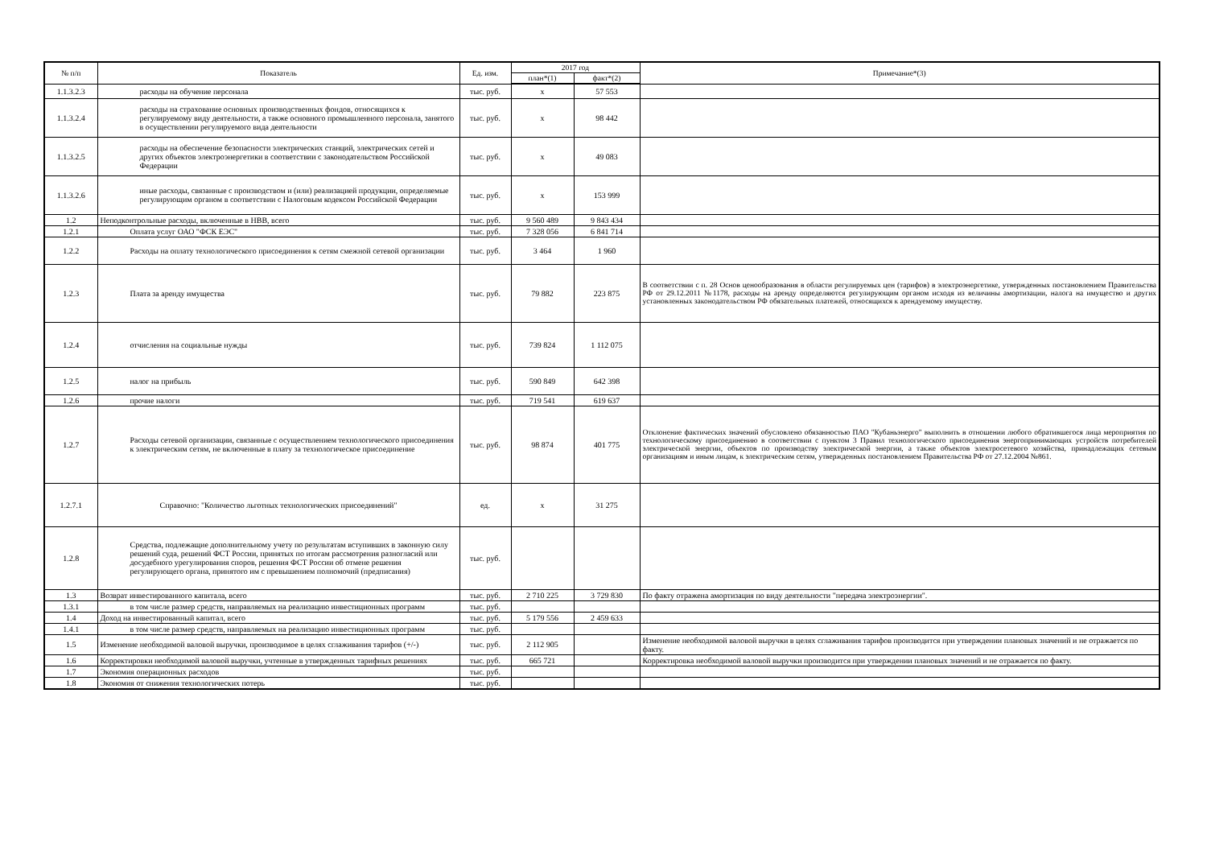| № п/п | Показатель | Ед. изм. | 2017 год | | Примечание*(3) |
| --- | --- | --- | --- | --- | --- |
| | | | план*(1) | факт*(2) | |
| 1.1.3.2.3 | расходы на обучение персонала | тыс. руб. | x | 57 553 | |
| 1.1.3.2.4 | расходы на страхование основных производственных фондов, относящихся к регулируемому виду деятельности, а также основного промышленного персонала, занятого в осуществлении регулируемого вида деятельности | тыс. руб. | x | 98 442 | |
| 1.1.3.2.5 | расходы на обеспечение безопасности электрических станций, электрических сетей и других объектов электроэнергетики в соответствии с законодательством Российской Федерации | тыс. руб. | x | 49 083 | |
| 1.1.3.2.6 | иные расходы, связанные с производством и (или) реализацией продукции, определяемые регулирующим органом в соответствии с Налоговым кодексом Российской Федерации | тыс. руб. | x | 153 999 | |
| 1.2 | Неподконтрольные расходы, включенные в НВВ, всего | тыс. руб. | 9 560 489 | 9 843 434 | |
| 1.2.1 | Оплата услуг ОАО "ФСК ЕЭС" | тыс. руб. | 7 328 056 | 6 841 714 | |
| 1.2.2 | Расходы на оплату технологического присоединения к сетям смежной сетевой организации | тыс. руб. | 3 464 | 1 960 | |
| 1.2.3 | Плата за аренду имущества | тыс. руб. | 79 882 | 223 875 | В соответствии с п. 28 Основ ценообразования в области регулируемых цен (тарифов) в электроэнергетике, утвержденных постановлением Правительства РФ от 29.12.2011 №1178, расходы на аренду определяются регулирующим органом исходя из величины амортизации, налога на имущество и других установленных законодательством РФ обязательных платежей, относящихся к арендуемому имуществу. |
| 1.2.4 | отчисления на социальные нужды | тыс. руб. | 739 824 | 1 112 075 | |
| 1.2.5 | налог на прибыль | тыс. руб. | 590 849 | 642 398 | |
| 1.2.6 | прочие налоги | тыс. руб. | 719 541 | 619 637 | |
| 1.2.7 | Расходы сетевой организации, связанные с осуществлением технологического присоединения к электрическим сетям, не включенные в плату за технологическое присоединение | тыс. руб. | 98 874 | 401 775 | Отклонение фактических значений обусловлено обязанностью ПАО "Кубаньэнерго" выполнить в отношении любого обратившегося лица мероприятия по технологическому присоединению в соответствии с пунктом 3 Правил технологического присоединения энергопринимающих устройств потребителей электрической энергии, объектов по производству электрической энергии, а также объектов электросетевого хозяйства, принадлежащих сетевым организациям и иным лицам, к электрическим сетям, утвержденных постановлением Правительства РФ от 27.12.2004 №861. |
| 1.2.7.1 | Справочно: "Количество льготных технологических присоединений" | ед. | x | 31 275 | |
| 1.2.8 | Средства, подлежащие дополнительному учету по результатам вступивших в законную силу решений суда, решений ФСТ России, принятых по итогам рассмотрения разногласий или досудебного урегулирования споров, решения ФСТ России об отмене решения регулирующего органа, принятого им с превышением полномочий (предписания) | тыс. руб. | | | |
| 1.3 | Возврат инвестированного капитала, всего | тыс. руб. | 2 710 225 | 3 729 830 | По факту отражена амортизация по виду деятельности "передача электроэнергии". |
| 1.3.1 | в том числе размер средств, направляемых на реализацию инвестиционных программ | тыс. руб. | | | |
| 1.4 | Доход на инвестированный капитал, всего | тыс. руб. | 5 179 556 | 2 459 633 | |
| 1.4.1 | в том числе размер средств, направляемых на реализацию инвестиционных программ | тыс. руб. | | | |
| 1.5 | Изменение необходимой валовой выручки, производимое в целях сглаживания тарифов (+/-) | тыс. руб. | 2 112 905 | | Изменение необходимой валовой выручки в целях сглаживания тарифов производится при утверждении плановых значений и не отражается по факту. |
| 1.6 | Корректировки необходимой валовой выручки, учтенные в утвержденных тарифных решениях | тыс. руб. | 665 721 | | Корректировка необходимой валовой выручки производится при утверждении плановых значений и не отражается по факту. |
| 1.7 | Экономия операционных расходов | тыс. руб. | | | |
| 1.8 | Экономия от снижения технологических потерь | тыс. руб. | | | |